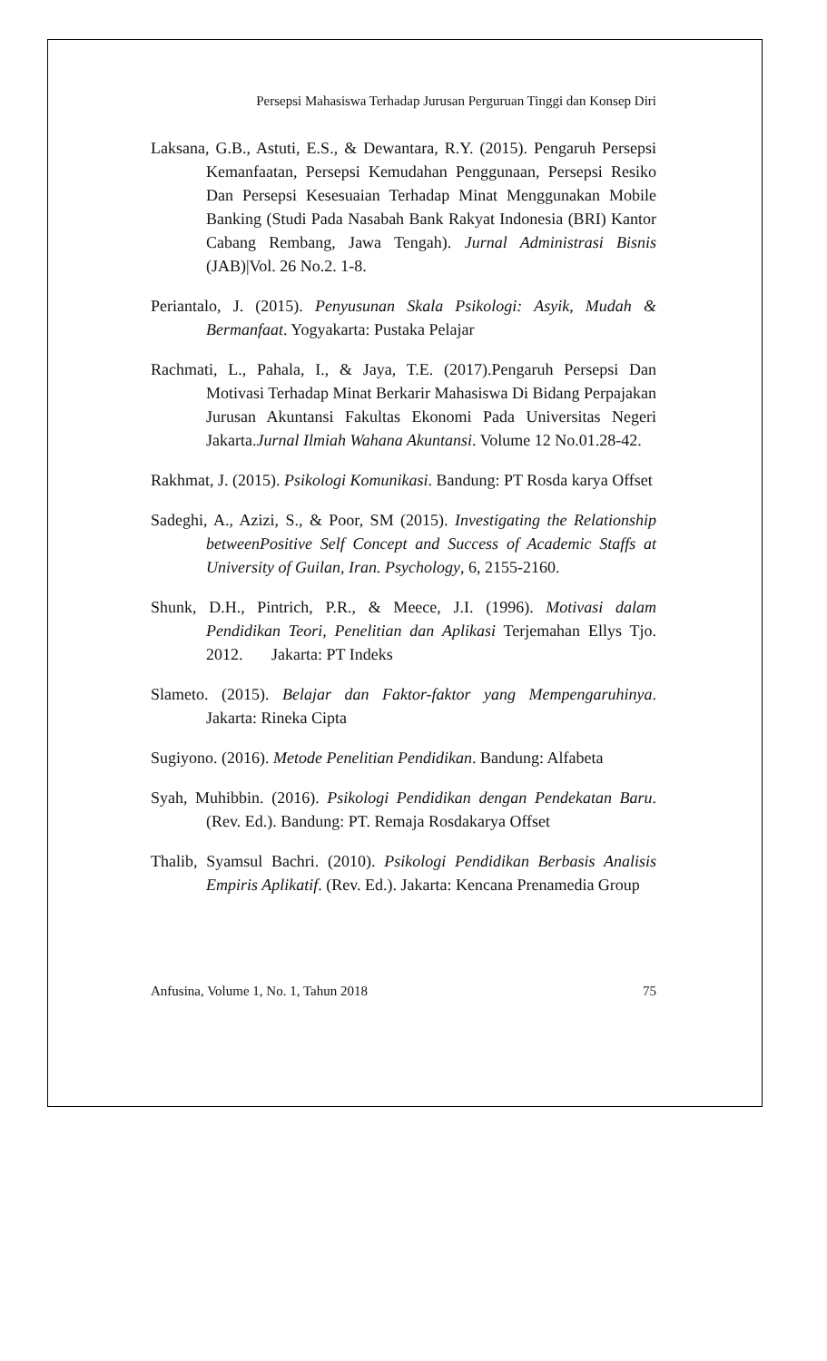Persepsi Mahasiswa Terhadap Jurusan Perguruan Tinggi dan Konsep Diri
Laksana, G.B., Astuti, E.S., & Dewantara, R.Y. (2015). Pengaruh Persepsi Kemanfaatan, Persepsi Kemudahan Penggunaan, Persepsi Resiko Dan Persepsi Kesesuaian Terhadap Minat Menggunakan Mobile Banking (Studi Pada Nasabah Bank Rakyat Indonesia (BRI) Kantor Cabang Rembang, Jawa Tengah). Jurnal Administrasi Bisnis (JAB)|Vol. 26 No.2. 1-8.
Periantalo, J. (2015). Penyusunan Skala Psikologi: Asyik, Mudah & Bermanfaat. Yogyakarta: Pustaka Pelajar
Rachmati, L., Pahala, I., & Jaya, T.E. (2017).Pengaruh Persepsi Dan Motivasi Terhadap Minat Berkarir Mahasiswa Di Bidang Perpajakan Jurusan Akuntansi Fakultas Ekonomi Pada Universitas Negeri Jakarta.Jurnal Ilmiah Wahana Akuntansi. Volume 12 No.01.28-42.
Rakhmat, J. (2015). Psikologi Komunikasi. Bandung: PT Rosda karya Offset
Sadeghi, A., Azizi, S., & Poor, SM (2015). Investigating the Relationship betweenPositive Self Concept and Success of Academic Staffs at University of Guilan, Iran. Psychology, 6, 2155-2160.
Shunk, D.H., Pintrich, P.R., & Meece, J.I. (1996). Motivasi dalam Pendidikan Teori, Penelitian dan Aplikasi Terjemahan Ellys Tjo. 2012. Jakarta: PT Indeks
Slameto. (2015). Belajar dan Faktor-faktor yang Mempengaruhinya. Jakarta: Rineka Cipta
Sugiyono. (2016). Metode Penelitian Pendidikan. Bandung: Alfabeta
Syah, Muhibbin. (2016). Psikologi Pendidikan dengan Pendekatan Baru. (Rev. Ed.). Bandung: PT. Remaja Rosdakarya Offset
Thalib, Syamsul Bachri. (2010). Psikologi Pendidikan Berbasis Analisis Empiris Aplikatif. (Rev. Ed.). Jakarta: Kencana Prenamedia Group
Anfusina, Volume 1, No. 1, Tahun 2018 75